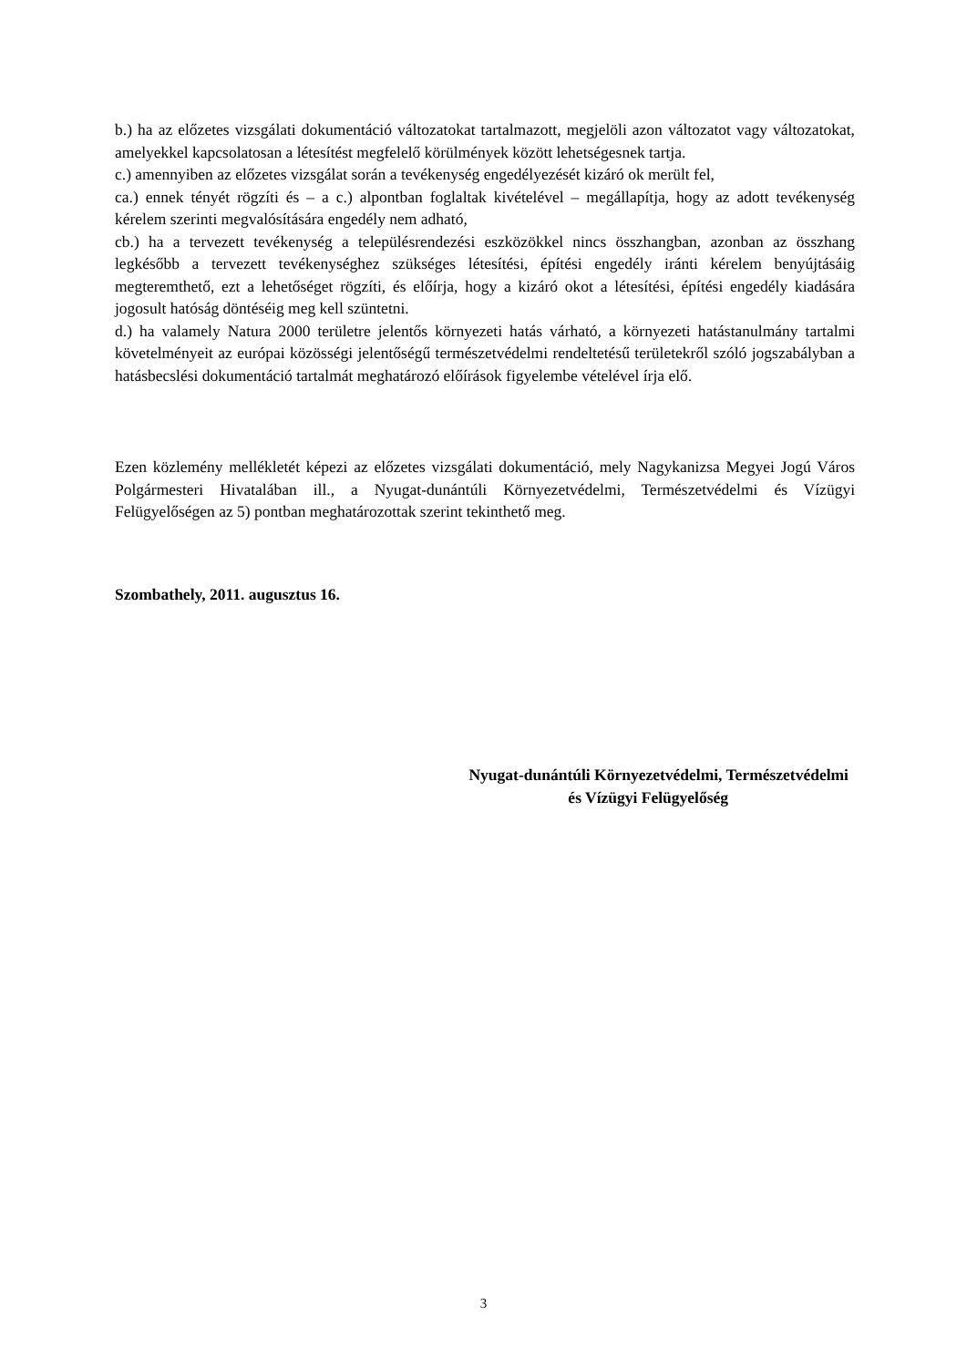b.) ha az előzetes vizsgálati dokumentáció változatokat tartalmazott, megjelöli azon változatot vagy változatokat, amelyekkel kapcsolatosan a létesítést megfelelő körülmények között lehetségesnek tartja.
c.) amennyiben az előzetes vizsgálat során a tevékenység engedélyezését kizáró ok merült fel,
ca.) ennek tényét rögzíti és – a c.) alpontban foglaltak kivételével – megállapítja, hogy az adott tevékenység kérelem szerinti megvalósítására engedély nem adható,
cb.) ha a tervezett tevékenység a településrendezési eszközökkel nincs összhangban, azonban az összhang legkésőbb a tervezett tevékenységhez szükséges létesítési, építési engedély iránti kérelem benyújtásáig megteremthető, ezt a lehetőséget rögzíti, és előírja, hogy a kizáró okot a létesítési, építési engedély kiadására jogosult hatóság döntéséig meg kell szüntetni.
d.) ha valamely Natura 2000 területre jelentős környezeti hatás várható, a környezeti hatástanulmány tartalmi követelményeit az európai közösségi jelentőségű természetvédelmi rendeltetésű területekről szóló jogszabályban a hatásbecslési dokumentáció tartalmát meghatározó előírások figyelembe vételével írja elő.
Ezen közlemény mellékletét képezi az előzetes vizsgálati dokumentáció, mely Nagykanizsa Megyei Jogú Város Polgármesteri Hivatalában ill., a Nyugat-dunántúli Környezetvédelmi, Természetvédelmi és Vízügyi Felügyelőségen az 5) pontban meghatározottak szerint tekinthető meg.
Szombathely, 2011. augusztus 16.
Nyugat-dunántúli Környezetvédelmi, Természetvédelmi
és Vízügyi Felügyelőség
3